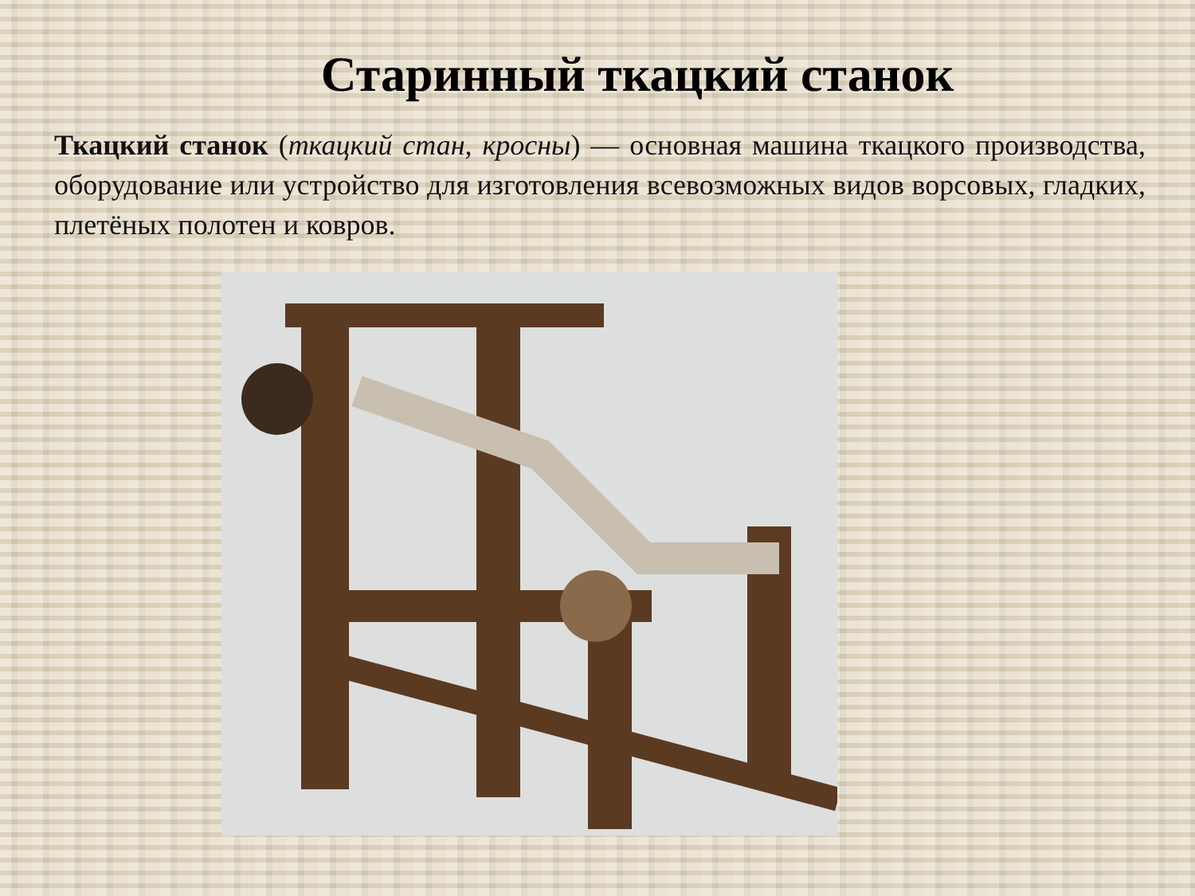Старинный ткацкий станок
Ткацкий станок (ткацкий стан, кросны) — основная машина ткацкого производства, оборудование или устройство для изготовления всевозможных видов ворсовых, гладких, плетёных полотен и ковров.